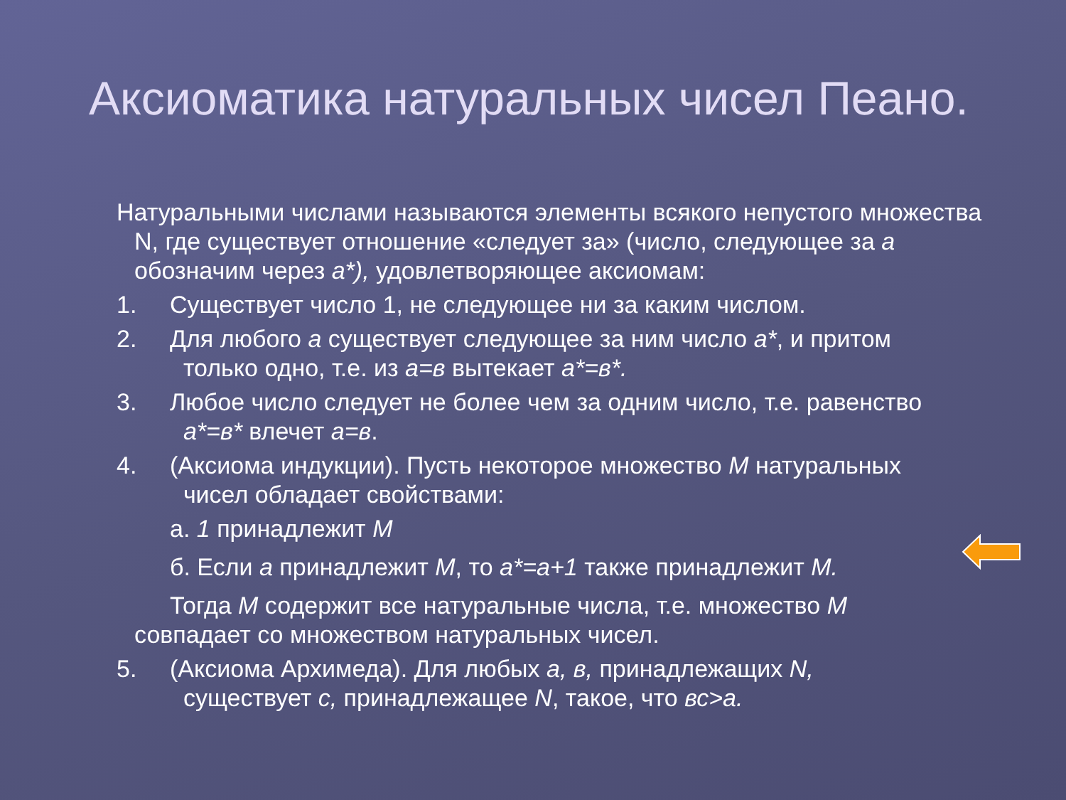Аксиоматика натуральных чисел Пеано.
Натуральными числами называются элементы всякого непустого множества N, где существует отношение «следует за» (число, следующее за а обозначим через а*), удовлетворяющее аксиомам:
1. Существует число 1, не следующее ни за каким числом.
2. Для любого а существует следующее за ним число а*, и притом
только одно, т.е. из а=в вытекает а*=в*.
3. Любое число следует не более чем за одним число, т.е. равенство
а*=в* влечет а=в.
4. (Аксиома индукции). Пусть некоторое множество М натуральных
чисел обладает свойствами:
а. 1 принадлежит М
б. Если а принадлежит М, то а*=а+1 также принадлежит М.
Тогда М содержит все натуральные числа, т.е. множество М
совпадает со множеством натуральных чисел.
5. (Аксиома Архимеда). Для любых а, в, принадлежащих N,
существует с, принадлежащее N, такое, что вс>а.